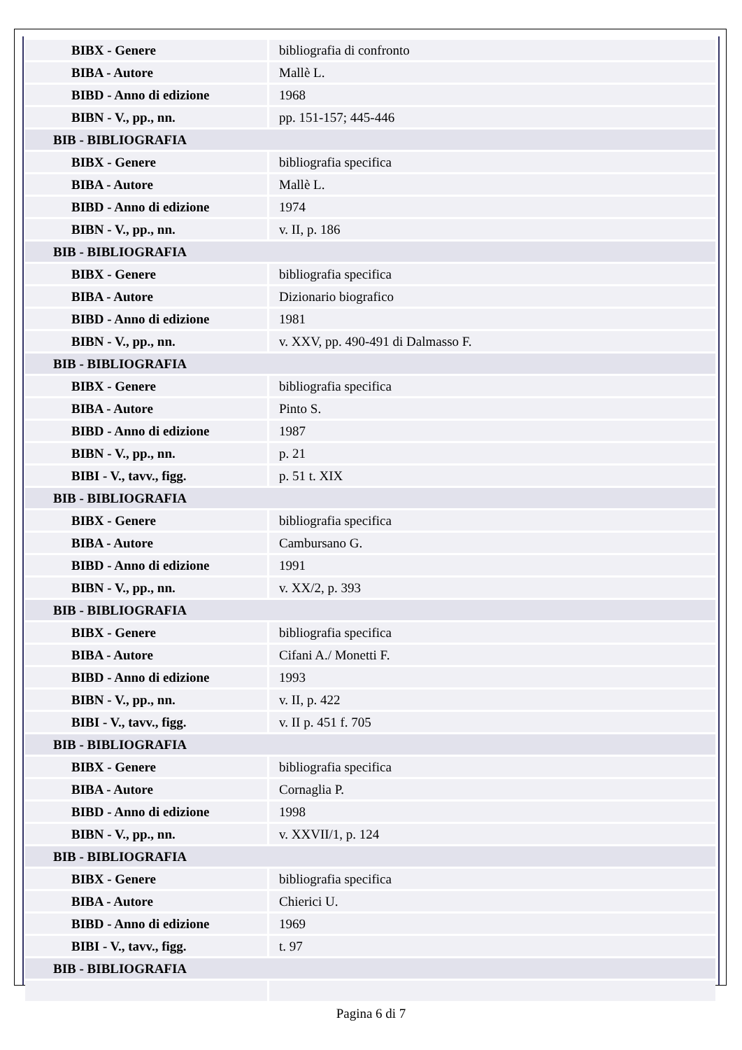| BIBX - Genere | bibliografia di confronto |
| BIBA - Autore | Mallè L. |
| BIBD - Anno di edizione | 1968 |
| BIBN - V., pp., nn. | pp. 151-157; 445-446 |
| BIB - BIBLIOGRAFIA | |
| BIBX - Genere | bibliografia specifica |
| BIBA - Autore | Mallè L. |
| BIBD - Anno di edizione | 1974 |
| BIBN - V., pp., nn. | v. II, p. 186 |
| BIB - BIBLIOGRAFIA | |
| BIBX - Genere | bibliografia specifica |
| BIBA - Autore | Dizionario biografico |
| BIBD - Anno di edizione | 1981 |
| BIBN - V., pp., nn. | v. XXV, pp. 490-491 di Dalmasso F. |
| BIB - BIBLIOGRAFIA | |
| BIBX - Genere | bibliografia specifica |
| BIBA - Autore | Pinto S. |
| BIBD - Anno di edizione | 1987 |
| BIBN - V., pp., nn. | p. 21 |
| BIBI - V., tavv., figg. | p. 51 t. XIX |
| BIB - BIBLIOGRAFIA | |
| BIBX - Genere | bibliografia specifica |
| BIBA - Autore | Cambursano G. |
| BIBD - Anno di edizione | 1991 |
| BIBN - V., pp., nn. | v. XX/2, p. 393 |
| BIB - BIBLIOGRAFIA | |
| BIBX - Genere | bibliografia specifica |
| BIBA - Autore | Cifani A./ Monetti F. |
| BIBD - Anno di edizione | 1993 |
| BIBN - V., pp., nn. | v. II, p. 422 |
| BIBI - V., tavv., figg. | v. II p. 451 f. 705 |
| BIB - BIBLIOGRAFIA | |
| BIBX - Genere | bibliografia specifica |
| BIBA - Autore | Cornaglia P. |
| BIBD - Anno di edizione | 1998 |
| BIBN - V., pp., nn. | v. XXVII/1, p. 124 |
| BIB - BIBLIOGRAFIA | |
| BIBX - Genere | bibliografia specifica |
| BIBA - Autore | Chierici U. |
| BIBD - Anno di edizione | 1969 |
| BIBI - V., tavv., figg. | t. 97 |
| BIB - BIBLIOGRAFIA | |
Pagina 6 di 7